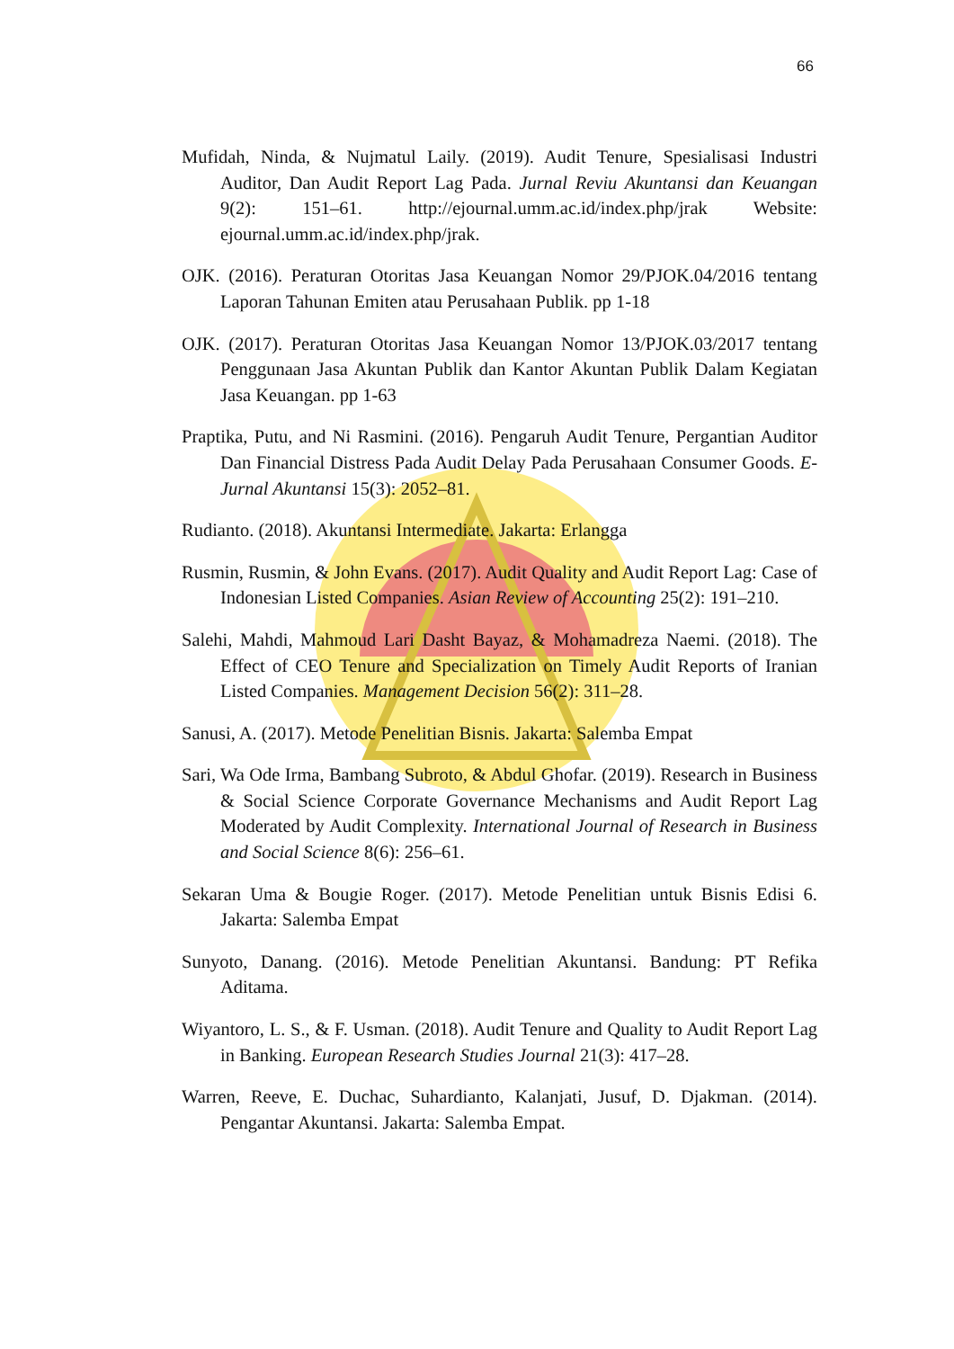66
Mufidah, Ninda, & Nujmatul Laily. (2019). Audit Tenure, Spesialisasi Industri Auditor, Dan Audit Report Lag Pada. Jurnal Reviu Akuntansi dan Keuangan 9(2): 151–61. http://ejournal.umm.ac.id/index.php/jrak Website: ejournal.umm.ac.id/index.php/jrak.
OJK. (2016). Peraturan Otoritas Jasa Keuangan Nomor 29/PJOK.04/2016 tentang Laporan Tahunan Emiten atau Perusahaan Publik. pp 1-18
OJK. (2017). Peraturan Otoritas Jasa Keuangan Nomor 13/PJOK.03/2017 tentang Penggunaan Jasa Akuntan Publik dan Kantor Akuntan Publik Dalam Kegiatan Jasa Keuangan. pp 1-63
Praptika, Putu, and Ni Rasmini. (2016). Pengaruh Audit Tenure, Pergantian Auditor Dan Financial Distress Pada Audit Delay Pada Perusahaan Consumer Goods. E-Jurnal Akuntansi 15(3): 2052–81.
Rudianto. (2018). Akuntansi Intermediate. Jakarta: Erlangga
Rusmin, Rusmin, & John Evans. (2017). Audit Quality and Audit Report Lag: Case of Indonesian Listed Companies. Asian Review of Accounting 25(2): 191–210.
Salehi, Mahdi, Mahmoud Lari Dasht Bayaz, & Mohamadreza Naemi. (2018). The Effect of CEO Tenure and Specialization on Timely Audit Reports of Iranian Listed Companies. Management Decision 56(2): 311–28.
Sanusi, A. (2017). Metode Penelitian Bisnis. Jakarta: Salemba Empat
Sari, Wa Ode Irma, Bambang Subroto, & Abdul Ghofar. (2019). Research in Business & Social Science Corporate Governance Mechanisms and Audit Report Lag Moderated by Audit Complexity. International Journal of Research in Business and Social Science 8(6): 256–61.
Sekaran Uma & Bougie Roger. (2017). Metode Penelitian untuk Bisnis Edisi 6. Jakarta: Salemba Empat
Sunyoto, Danang. (2016). Metode Penelitian Akuntansi. Bandung: PT Refika Aditama.
Wiyantoro, L. S., & F. Usman. (2018). Audit Tenure and Quality to Audit Report Lag in Banking. European Research Studies Journal 21(3): 417–28.
Warren, Reeve, E. Duchac, Suhardianto, Kalanjati, Jusuf, D. Djakman. (2014). Pengantar Akuntansi. Jakarta: Salemba Empat.